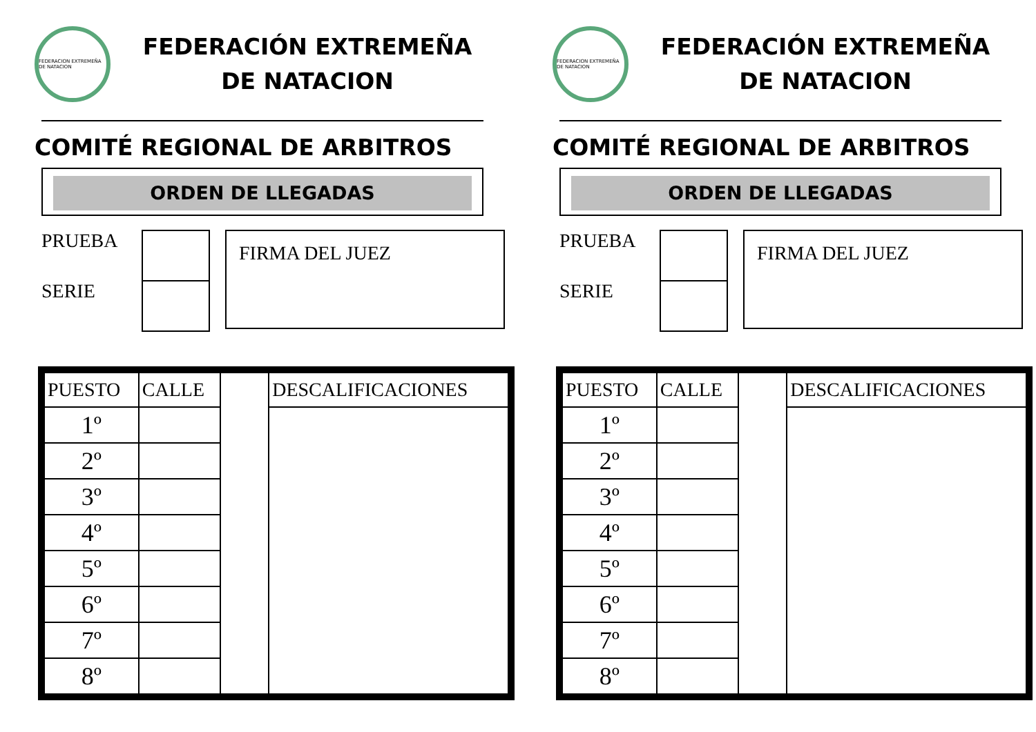FEDERACION EXTREMEÑA DE NATACION
FEDERACIÓN EXTREMEÑA
DE NATACION
COMITÉ REGIONAL DE ARBITROS
ORDEN DE LLEGADAS
PRUEBA
SERIE
FIRMA DEL JUEZ
| PUESTO | CALLE | | DESCALIFICACIONES |
| 1º | | | |
| 2º | | | |
| 3º | | | |
| 4º | | | |
| 5º | | | |
| 6º | | | |
| 7º | | | |
| 8º | | | |
FEDERACION EXTREMEÑA DE NATACION
FEDERACIÓN EXTREMEÑA
DE NATACION
COMITÉ REGIONAL DE ARBITROS
ORDEN DE LLEGADAS
PRUEBA
SERIE
FIRMA DEL JUEZ
| PUESTO | CALLE | | DESCALIFICACIONES |
| 1º | | | |
| 2º | | | |
| 3º | | | |
| 4º | | | |
| 5º | | | |
| 6º | | | |
| 7º | | | |
| 8º | | | |